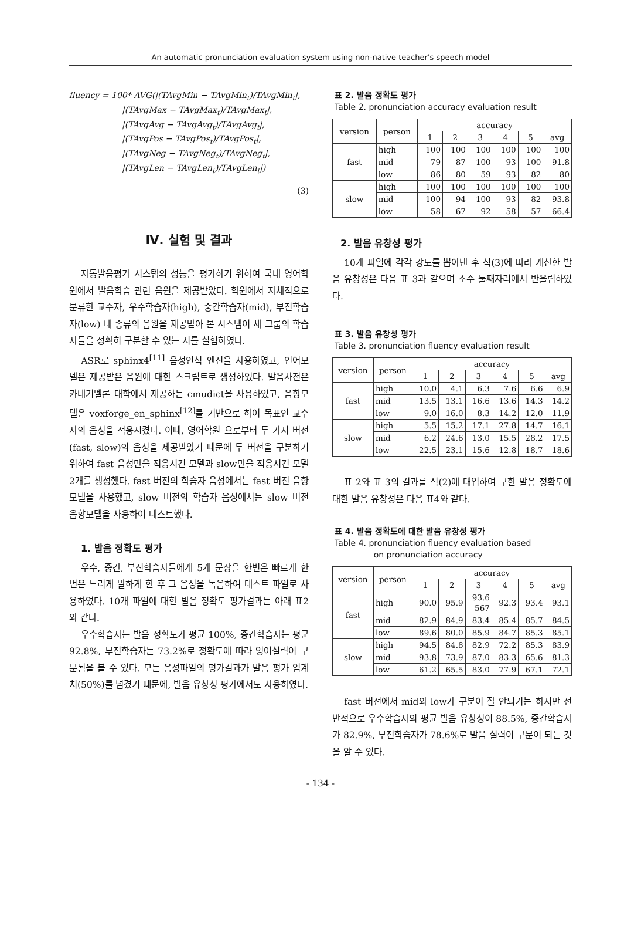An automatic pronunciation evaluation system using non-native teacher's speech model
fluency = 100* AVG(|(TAvgMin − TAvgMin<sub>t</sub>)/TAvgMin<sub>t</sub>|,
|(TAvgMax − TAvgMax<sub>t</sub>)/TAvgMax<sub>t</sub>|,
|(TAvgAvg − TAvgAvg<sub>t</sub>)/TAvgAvg<sub>t</sub>|,
|(TAvgPos − TAvgPos<sub>t</sub>)/TAvgPos<sub>t</sub>|,
|(TAvgNeg − TAvgNeg<sub>t</sub>)/TAvgNeg<sub>t</sub>|,
|(TAvgLen − TAvgLen<sub>t</sub>)/TAvgLen<sub>t</sub>|)
(3)
Ⅳ. 실험 및 결과
자동발음평가 시스템의 성능을 평가하기 위하여 국내 영어학원에서 발음학습 관련 음원을 제공받았다. 학원에서 자체적으로 분류한 교수자, 우수학습자(high), 중간학습자(mid), 부진학습자(low) 네 종류의 음원을 제공받아 본 시스템이 세 그룹의 학습자들을 정확히 구분할 수 있는 지를 실험하였다.
ASR로 sphinx4<sup>[11]</sup> 음성인식 엔진을 사용하였고, 언어모델은 제공받은 음원에 대한 스크립트로 생성하였다. 발음사전은 카네기멜론 대학에서 제공하는 cmudict을 사용하였고, 음향모델은 voxforge_en_sphinx<sup>[12]</sup>를 기반으로 하여 목표인 교수자의 음성을 적응시켰다. 이때, 영어학원 으로부터 두 가지 버전(fast, slow)의 음성을 제공받았기 때문에 두 버전을 구분하기 위하여 fast 음성만을 적응시킨 모델과 slow만을 적응시킨 모델 2개를 생성했다. fast 버전의 학습자 음성에서는 fast 버전 음향모델을 사용했고, slow 버전의 학습자 음성에서는 slow 버전 음향모델을 사용하여 테스트했다.
1. 발음 정확도 평가
우수, 중간, 부진학습자들에게 5개 문장을 한번은 빠르게 한번은 느리게 말하게 한 후 그 음성을 녹음하여 테스트 파일로 사용하였다. 10개 파일에 대한 발음 정확도 평가결과는 아래 표2와 같다.
우수학습자는 발음 정확도가 평균 100%, 중간학습자는 평균 92.8%, 부진학습자는 73.2%로 정확도에 따라 영어실력이 구분됨을 볼 수 있다. 모든 음성파일의 평가결과가 발음 평가 임계치(50%)를 넘겼기 때문에, 발음 유창성 평가에서도 사용하였다.
표 2. 발음 정확도 평가
Table 2. pronunciation accuracy evaluation result
| version | person | accuracy | | | | | |
| --- | --- | --- | --- | --- | --- | --- | --- |
| | | 1 | 2 | 3 | 4 | 5 | avg |
| fast | high | 100 | 100 | 100 | 100 | 100 | 100 |
| | mid | 79 | 87 | 100 | 93 | 100 | 91.8 |
| | low | 86 | 80 | 59 | 93 | 82 | 80 |
| slow | high | 100 | 100 | 100 | 100 | 100 | 100 |
| | mid | 100 | 94 | 100 | 93 | 82 | 93.8 |
| | low | 58 | 67 | 92 | 58 | 57 | 66.4 |
2. 발음 유창성 평가
10개 파일에 각각 강도를 뽑아낸 후 식(3)에 따라 계산한 발음 유창성은 다음 표 3과 같으며 소수 둘째자리에서 반올림하였다.
표 3. 발음 유창성 평가
Table 3. pronunciation fluency evaluation result
| version | person | accuracy | | | | | |
| --- | --- | --- | --- | --- | --- | --- | --- |
| | | 1 | 2 | 3 | 4 | 5 | avg |
| fast | high | 10.0 | 4.1 | 6.3 | 7.6 | 6.6 | 6.9 |
| | mid | 13.5 | 13.1 | 16.6 | 13.6 | 14.3 | 14.2 |
| | low | 9.0 | 16.0 | 8.3 | 14.2 | 12.0 | 11.9 |
| slow | high | 5.5 | 15.2 | 17.1 | 27.8 | 14.7 | 16.1 |
| | mid | 6.2 | 24.6 | 13.0 | 15.5 | 28.2 | 17.5 |
| | low | 22.5 | 23.1 | 15.6 | 12.8 | 18.7 | 18.6 |
표 2와 표 3의 결과를 식(2)에 대입하여 구한 발음 정확도에 대한 발음 유창성은 다음 표4와 같다.
표 4. 발음 정확도에 대한 발음 유창성 평가
Table 4. pronunciation fluency evaluation based
on pronunciation accuracy
| version | person | accuracy | | | | | |
| --- | --- | --- | --- | --- | --- | --- | --- |
| | | 1 | 2 | 3 | 4 | 5 | avg |
| fast | high | 90.0 | 95.9 | 93.6 567 | 92.3 | 93.4 | 93.1 |
| | mid | 82.9 | 84.9 | 83.4 | 85.4 | 85.7 | 84.5 |
| | low | 89.6 | 80.0 | 85.9 | 84.7 | 85.3 | 85.1 |
| slow | high | 94.5 | 84.8 | 82.9 | 72.2 | 85.3 | 83.9 |
| | mid | 93.8 | 73.9 | 87.0 | 83.3 | 65.6 | 81.3 |
| | low | 61.2 | 65.5 | 83.0 | 77.9 | 67.1 | 72.1 |
fast 버전에서 mid와 low가 구분이 잘 안되기는 하지만 전반적으로 우수학습자의 평균 발음 유창성이 88.5%, 중간학습자가 82.9%, 부진학습자가 78.6%로 발음 실력이 구분이 되는 것을 알 수 있다.
- 134 -